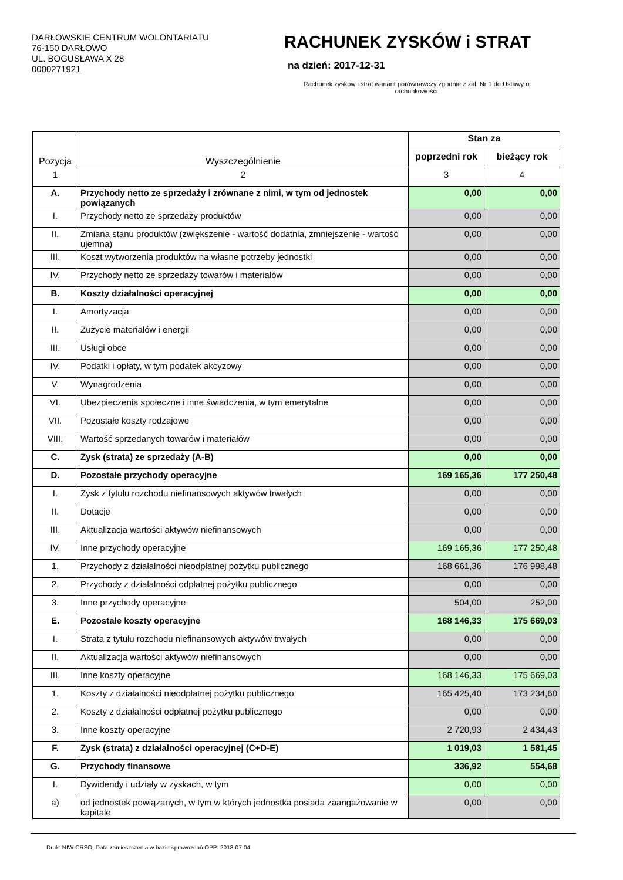DARŁOWSKIE CENTRUM WOLONTARIATU
76-150 DARŁOWO
UL. BOGUSŁAWA X 28
0000271921
RACHUNEK ZYSKÓW i STRAT
na dzień: 2017-12-31
Rachunek zysków i strat wariant porównawczy zgodnie z zał. Nr 1 do Ustawy o rachunkowości
| Pozycja | Wyszczególnienie | Stan za | |
| --- | --- | --- | --- |
| | | poprzedni rok | bieżący rok |
| 1 | 2 | 3 | 4 |
| A. | Przychody netto ze sprzedaży i zrównane z nimi, w tym od jednostek powiązanych | 0,00 | 0,00 |
| I. | Przychody netto ze sprzedaży produktów | 0,00 | 0,00 |
| II. | Zmiana stanu produktów (zwiększenie - wartość dodatnia, zmniejszenie - wartość ujemna) | 0,00 | 0,00 |
| III. | Koszt wytworzenia produktów na własne potrzeby jednostki | 0,00 | 0,00 |
| IV. | Przychody netto ze sprzedaży towarów i materiałów | 0,00 | 0,00 |
| B. | Koszty działalności operacyjnej | 0,00 | 0,00 |
| I. | Amortyzacja | 0,00 | 0,00 |
| II. | Zużycie materiałów i energii | 0,00 | 0,00 |
| III. | Usługi obce | 0,00 | 0,00 |
| IV. | Podatki i opłaty, w tym podatek akcyzowy | 0,00 | 0,00 |
| V. | Wynagrodzenia | 0,00 | 0,00 |
| VI. | Ubezpieczenia społeczne i inne świadczenia, w tym emerytalne | 0,00 | 0,00 |
| VII. | Pozostałe koszty rodzajowe | 0,00 | 0,00 |
| VIII. | Wartość sprzedanych towarów i materiałów | 0,00 | 0,00 |
| C. | Zysk (strata) ze sprzedaży (A-B) | 0,00 | 0,00 |
| D. | Pozostałe przychody operacyjne | 169 165,36 | 177 250,48 |
| I. | Zysk z tytułu rozchodu niefinansowych aktywów trwałych | 0,00 | 0,00 |
| II. | Dotacje | 0,00 | 0,00 |
| III. | Aktualizacja wartości aktywów niefinansowych | 0,00 | 0,00 |
| IV. | Inne przychody operacyjne | 169 165,36 | 177 250,48 |
| 1. | Przychody z działalności nieodpłatnej pożytku publicznego | 168 661,36 | 176 998,48 |
| 2. | Przychody z działalności odpłatnej pożytku publicznego | 0,00 | 0,00 |
| 3. | Inne przychody operacyjne | 504,00 | 252,00 |
| E. | Pozostałe koszty operacyjne | 168 146,33 | 175 669,03 |
| I. | Strata z tytułu rozchodu niefinansowych aktywów trwałych | 0,00 | 0,00 |
| II. | Aktualizacja wartości aktywów niefinansowych | 0,00 | 0,00 |
| III. | Inne koszty operacyjne | 168 146,33 | 175 669,03 |
| 1. | Koszty z działalności nieodpłatnej pożytku publicznego | 165 425,40 | 173 234,60 |
| 2. | Koszty z działalności odpłatnej pożytku publicznego | 0,00 | 0,00 |
| 3. | Inne koszty operacyjne | 2 720,93 | 2 434,43 |
| F. | Zysk (strata) z działalności operacyjnej (C+D-E) | 1 019,03 | 1 581,45 |
| G. | Przychody finansowe | 336,92 | 554,68 |
| I. | Dywidendy i udziały w zyskach, w tym | 0,00 | 0,00 |
| a) | od jednostek powiązanych, w tym w których jednostka posiada zaangażowanie w kapitale | 0,00 | 0,00 |
Druk: NIW-CRSO, Data zamieszczenia w bazie sprawozdań OPP: 2018-07-04